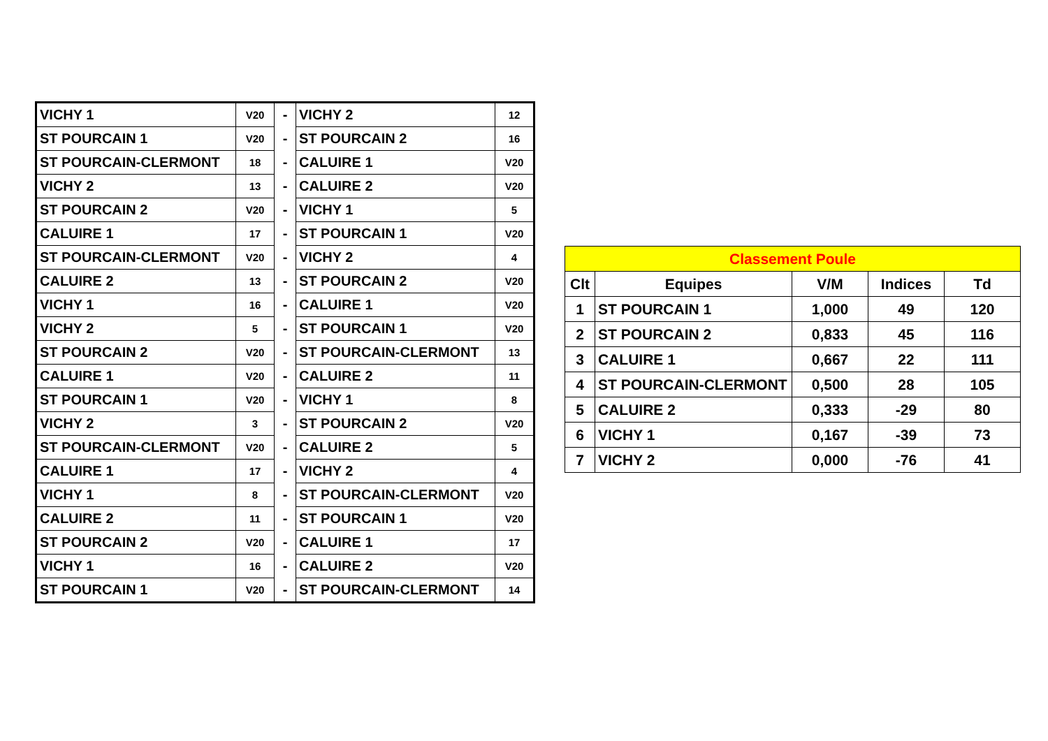| VICHY 1 | V20 | - | VICHY 2 | 12 |
| ST POURCAIN 1 | V20 | - | ST POURCAIN 2 | 16 |
| ST POURCAIN-CLERMONT | 18 | - | CALUIRE 1 | V20 |
| VICHY 2 | 13 | - | CALUIRE 2 | V20 |
| ST POURCAIN 2 | V20 | - | VICHY 1 | 5 |
| CALUIRE 1 | 17 | - | ST POURCAIN 1 | V20 |
| ST POURCAIN-CLERMONT | V20 | - | VICHY 2 | 4 |
| CALUIRE 2 | 13 | - | ST POURCAIN 2 | V20 |
| VICHY 1 | 16 | - | CALUIRE 1 | V20 |
| VICHY 2 | 5 | - | ST POURCAIN 1 | V20 |
| ST POURCAIN 2 | V20 | - | ST POURCAIN-CLERMONT | 13 |
| CALUIRE 1 | V20 | - | CALUIRE 2 | 11 |
| ST POURCAIN 1 | V20 | - | VICHY 1 | 8 |
| VICHY 2 | 3 | - | ST POURCAIN 2 | V20 |
| ST POURCAIN-CLERMONT | V20 | - | CALUIRE 2 | 5 |
| CALUIRE 1 | 17 | - | VICHY 2 | 4 |
| VICHY 1 | 8 | - | ST POURCAIN-CLERMONT | V20 |
| CALUIRE 2 | 11 | - | ST POURCAIN 1 | V20 |
| ST POURCAIN 2 | V20 | - | CALUIRE 1 | 17 |
| VICHY 1 | 16 | - | CALUIRE 2 | V20 |
| ST POURCAIN 1 | V20 | - | ST POURCAIN-CLERMONT | 14 |
| Classement Poule | | | | |
| --- | --- | --- | --- | --- |
| Clt | Equipes | V/M | Indices | Td |
| 1 | ST POURCAIN 1 | 1,000 | 49 | 120 |
| 2 | ST POURCAIN 2 | 0,833 | 45 | 116 |
| 3 | CALUIRE 1 | 0,667 | 22 | 111 |
| 4 | ST POURCAIN-CLERMONT | 0,500 | 28 | 105 |
| 5 | CALUIRE 2 | 0,333 | -29 | 80 |
| 6 | VICHY 1 | 0,167 | -39 | 73 |
| 7 | VICHY 2 | 0,000 | -76 | 41 |